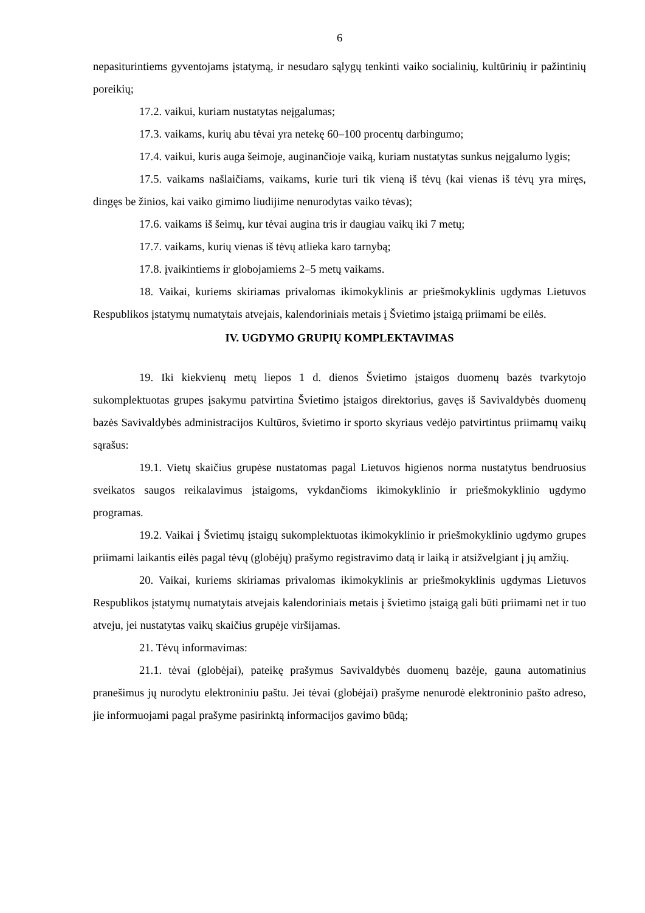6
nepasiturintiems gyventojams įstatymą, ir nesudaro sąlygų tenkinti vaiko socialinių, kultūrinių ir pažintinių poreikių;
17.2. vaikui, kuriam nustatytas neįgalumas;
17.3. vaikams, kurių abu tėvai yra netekę 60–100 procentų darbingumo;
17.4. vaikui, kuris auga šeimoje, auginančioje vaiką, kuriam nustatytas sunkus neįgalumo lygis;
17.5. vaikams našlaičiams, vaikams, kurie turi tik vieną iš tėvų (kai vienas iš tėvų yra miręs, dingęs be žinios, kai vaiko gimimo liudijime nenurodytas vaiko tėvas);
17.6. vaikams iš šeimų, kur tėvai augina tris ir daugiau vaikų iki 7 metų;
17.7. vaikams, kurių vienas iš tėvų atlieka karo tarnybą;
17.8. įvaikintiems ir globojamiems 2–5 metų vaikams.
18. Vaikai, kuriems skiriamas privalomas ikimokyklinis ar priešmokyklinis ugdymas Lietuvos Respublikos įstatymų numatytais atvejais, kalendoriniais metais į Švietimo įstaigą priimami be eilės.
IV. UGDYMO GRUPIŲ KOMPLEKTAVIMAS
19. Iki kiekvienų metų liepos 1 d. dienos Švietimo įstaigos duomenų bazės tvarkytojo sukomplektuotas grupes įsakymu patvirtina Švietimo įstaigos direktorius, gavęs iš Savivaldybės duomenų bazės Savivaldybės administracijos Kultūros, švietimo ir sporto skyriaus vedėjo patvirtintus priimamų vaikų sąrašus:
19.1. Vietų skaičius grupėse nustatomas pagal Lietuvos higienos norma nustatytus bendruosius sveikatos saugos reikalavimus įstaigoms, vykdančioms ikimokyklinio ir priešmokyklinio ugdymo programas.
19.2. Vaikai į Švietimų įstaigų sukomplektuotas ikimokyklinio ir priešmokyklinio ugdymo grupes priimami laikantis eilės pagal tėvų (globėjų) prašymo registravimo datą ir laiką ir atsižvelgiant į jų amžių.
20. Vaikai, kuriems skiriamas privalomas ikimokyklinis ar priešmokyklinis ugdymas Lietuvos Respublikos įstatymų numatytais atvejais kalendoriniais metais į švietimo įstaigą gali būti priimami net ir tuo atveju, jei nustatytas vaikų skaičius grupėje viršijamas.
21. Tėvų informavimas:
21.1. tėvai (globėjai), pateikę prašymus Savivaldybės duomenų bazėje, gauna automatinius pranešimus jų nurodytu elektroniniu paštu. Jei tėvai (globėjai) prašyme nenurodė elektroninio pašto adreso, jie informuojami pagal prašyme pasirinktą informacijos gavimo būdą;